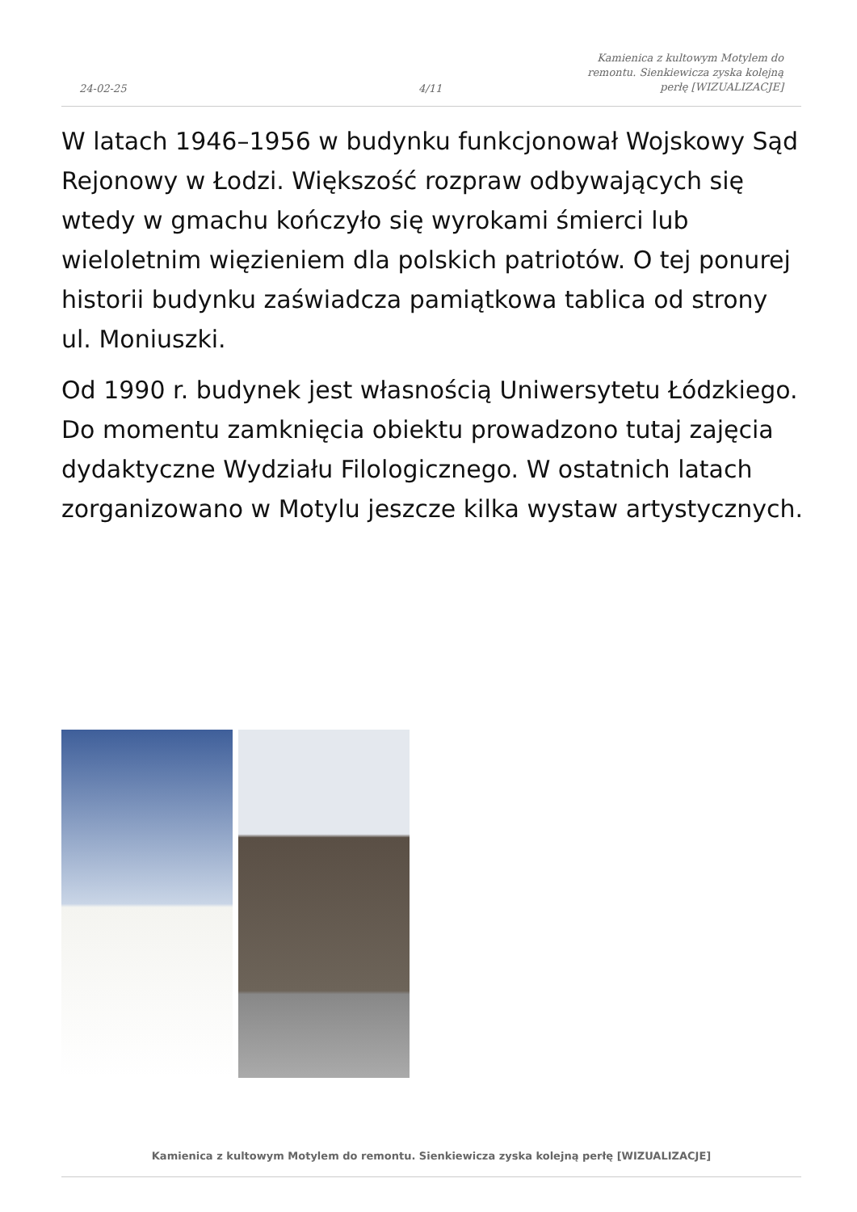24-02-25
4/11
Kamienica z kultowym Motylem do remontu. Sienkiewicza zyska kolejną perłę [WIZUALIZACJE]
W latach 1946–1956 w budynku funkcjonował Wojskowy Sąd Rejonowy w Łodzi. Większość rozpraw odbywających się wtedy w gmachu kończyło się wyrokami śmierci lub wieloletnim więzieniem dla polskich patriotów. O tej ponurej historii budynku zaświadcza pamiątkowa tablica od strony ul. Moniuszki.
Od 1990 r. budynek jest własnością Uniwersytetu Łódzkiego. Do momentu zamknięcia obiektu prowadzono tutaj zajęcia dydaktyczne Wydziału Filologicznego. W ostatnich latach zorganizowano w Motylu jeszcze kilka wystaw artystycznych.
Kamienica z kultowym Motylem do remontu. Sienkiewicza zyska kolejną perłę [WIZUALIZACJE]